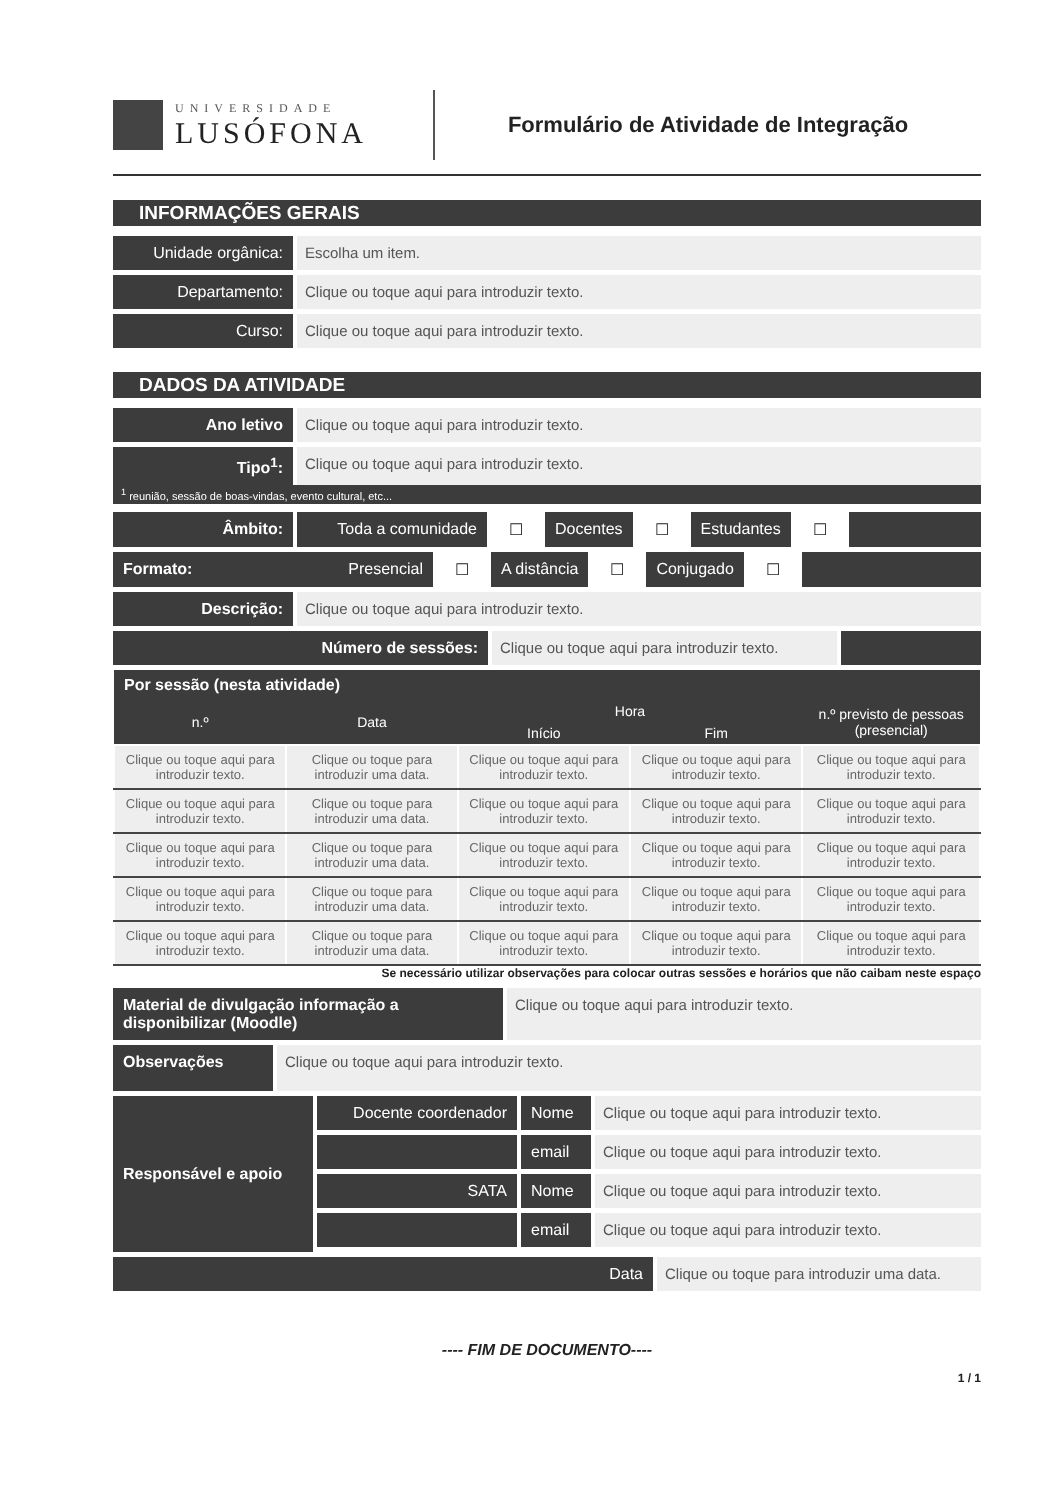UNIVERSIDADE
LUSÓFONA
Formulário de Atividade de Integração
INFORMAÇÕES GERAIS
Unidade orgânica: Escolha um item.
Departamento: Clique ou toque aqui para introduzir texto.
Curso: Clique ou toque aqui para introduzir texto.
DADOS DA ATIVIDADE
Ano letivo Clique ou toque aqui para introduzir texto.
Tipo<sup>1</sup>: Clique ou toque aqui para introduzir texto.
<sup>1</sup> reunião, sessão de boas-vindas, evento cultural, etc...
Âmbito: Toda a comunidade ☐ Docentes ☐ Estudantes ☐
Formato: Presencial ☐ A distância ☐ Conjugado ☐
Descrição: Clique ou toque aqui para introduzir texto.
Número de sessões: Clique ou toque aqui para introduzir texto.
| Por sessão (nesta atividade) | | | | |
| --- | --- | --- | --- | --- |
| n.º | Data | Hora | | n.º previsto de pessoas (presencial) |
| | | Início | Fim | |
| Clique ou toque aqui para introduzir texto. | Clique ou toque para introduzir uma data. | Clique ou toque aqui para introduzir texto. | Clique ou toque aqui para introduzir texto. | Clique ou toque aqui para introduzir texto. |
| Clique ou toque aqui para introduzir texto. | Clique ou toque para introduzir uma data. | Clique ou toque aqui para introduzir texto. | Clique ou toque aqui para introduzir texto. | Clique ou toque aqui para introduzir texto. |
| Clique ou toque aqui para introduzir texto. | Clique ou toque para introduzir uma data. | Clique ou toque aqui para introduzir texto. | Clique ou toque aqui para introduzir texto. | Clique ou toque aqui para introduzir texto. |
| Clique ou toque aqui para introduzir texto. | Clique ou toque para introduzir uma data. | Clique ou toque aqui para introduzir texto. | Clique ou toque aqui para introduzir texto. | Clique ou toque aqui para introduzir texto. |
| Clique ou toque aqui para introduzir texto. | Clique ou toque para introduzir uma data. | Clique ou toque aqui para introduzir texto. | Clique ou toque aqui para introduzir texto. | Clique ou toque aqui para introduzir texto. |
Se necessário utilizar observações para colocar outras sessões e horários que não caibam neste espaço
Material de divulgação informação a disponibilizar (Moodle)
Clique ou toque aqui para introduzir texto.
Observações
Clique ou toque aqui para introduzir texto.
Responsável e apoio
Docente coordenador
Nome Clique ou toque aqui para introduzir texto.
email Clique ou toque aqui para introduzir texto.
SATA Nome Clique ou toque aqui para introduzir texto.
email Clique ou toque aqui para introduzir texto.
Data Clique ou toque para introduzir uma data.
---- FIM DE DOCUMENTO----
1 / 1